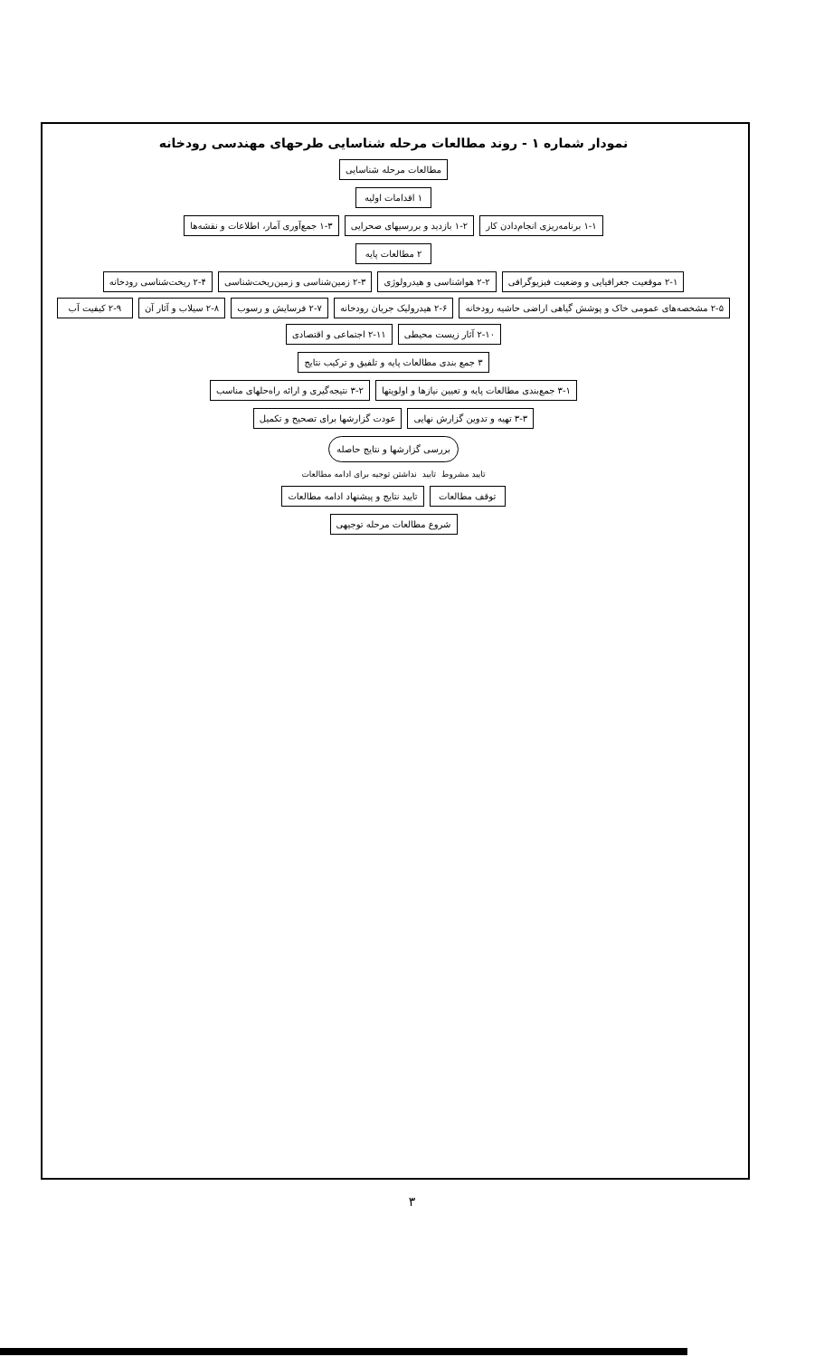نمودار شماره ۱ - روند مطالعات مرحله شناسایی طرحهای مهندسی رودخانه
مطالعات مرحله شناسایی
۱ اقدامات اولیه
۱-۱ برنامه‌ریزی انجام‌دادن کار
۱-۲ بازدید و بررسیهای صحرایی
۱-۳ جمع‌آوری آمار، اطلاعات و نقشه‌ها
۲ مطالعات پایه
۲-۱ موقعیت جغرافیایی و وضعیت فیزیوگرافی
۲-۲ هواشناسی و هیدرولوژی
۲-۳ زمین‌شناسی و زمین‌ریخت‌شناسی
۲-۴ ریخت‌شناسی رودخانه
۲-۵ مشخصه‌های عمومی خاک و پوشش گیاهی اراضی حاشیه رودخانه
۲-۶ هیدرولیک جریان رودخانه
۲-۷ فرسایش و رسوب
۲-۸ سیلاب و آثار آن
۲-۹ کیفیت آب
۲-۱۰ آثار زیست محیطی
۲-۱۱ اجتماعی و اقتصادی
۳ جمع بندی مطالعات پایه و تلفیق و ترکیب نتایج
۳-۱ جمع‌بندی مطالعات پایه و تعیین نیازها و اولویتها
۳-۲ نتیجه‌گیری و ارائه راه‌حلهای مناسب
۳-۳ تهیه و تدوین گزارش نهایی
عودت گزارشها برای تصحیح و تکمیل
بررسی گزارشها و نتایج حاصله
تایید مشروط تایید نداشتن توجیه برای ادامه مطالعات
توقف مطالعات
تایید نتایج و پیشنهاد ادامه مطالعات
شروع مطالعات مرحله توجیهی
۳